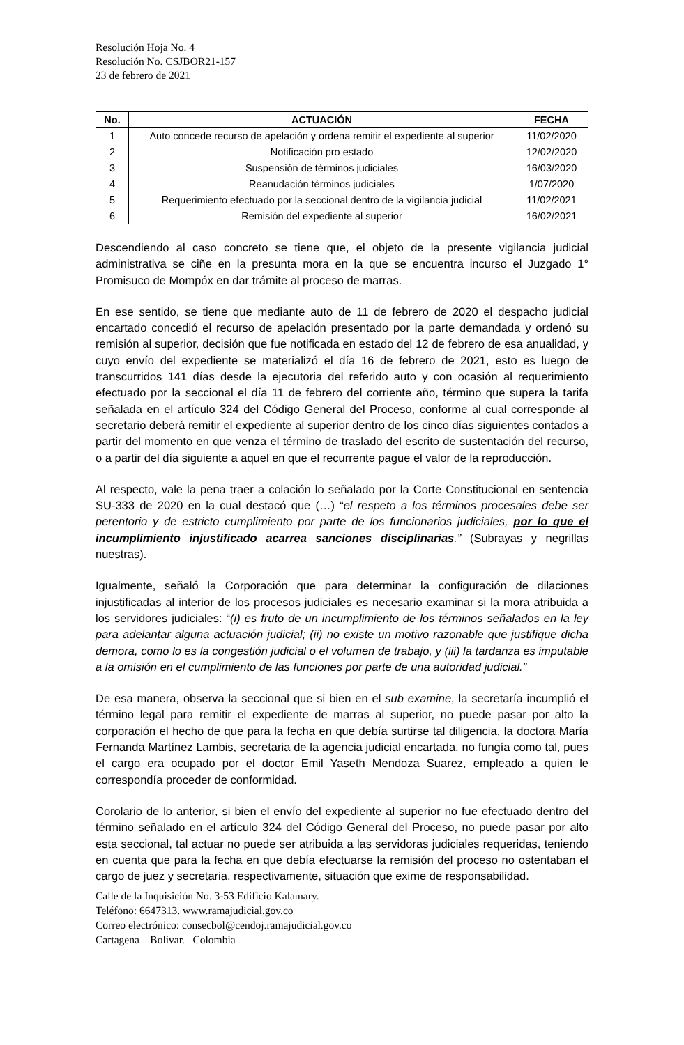Resolución Hoja No. 4
Resolución No. CSJBOR21-157
23 de febrero de 2021
| No. | ACTUACIÓN | FECHA |
| --- | --- | --- |
| 1 | Auto concede recurso de apelación y ordena remitir el expediente al superior | 11/02/2020 |
| 2 | Notificación pro estado | 12/02/2020 |
| 3 | Suspensión de términos judiciales | 16/03/2020 |
| 4 | Reanudación términos judiciales | 1/07/2020 |
| 5 | Requerimiento efectuado por la seccional dentro de la vigilancia judicial | 11/02/2021 |
| 6 | Remisión del expediente al superior | 16/02/2021 |
Descendiendo al caso concreto se tiene que, el objeto de la presente vigilancia judicial administrativa se ciñe en la presunta mora en la que se encuentra incurso el Juzgado 1° Promisuco de Mompóx en dar trámite al proceso de marras.
En ese sentido, se tiene que mediante auto de 11 de febrero de 2020 el despacho judicial encartado concedió el recurso de apelación presentado por la parte demandada y ordenó su remisión al superior, decisión que fue notificada en estado del 12 de febrero de esa anualidad, y cuyo envío del expediente se materializó el día 16 de febrero de 2021, esto es luego de transcurridos 141 días desde la ejecutoria del referido auto y con ocasión al requerimiento efectuado por la seccional el día 11 de febrero del corriente año, término que supera la tarifa señalada en el artículo 324 del Código General del Proceso, conforme al cual corresponde al secretario deberá remitir el expediente al superior dentro de los cinco días siguientes contados a partir del momento en que venza el término de traslado del escrito de sustentación del recurso, o a partir del día siguiente a aquel en que el recurrente pague el valor de la reproducción.
Al respecto, vale la pena traer a colación lo señalado por la Corte Constitucional en sentencia SU-333 de 2020 en la cual destacó que (…) “el respeto a los términos procesales debe ser perentorio y de estricto cumplimiento por parte de los funcionarios judiciales, por lo que el incumplimiento injustificado acarrea sanciones disciplinarias.” (Subrayas y negrillas nuestras).
Igualmente, señaló la Corporación que para determinar la configuración de dilaciones injustificadas al interior de los procesos judiciales es necesario examinar si la mora atribuida a los servidores judiciales: “(i) es fruto de un incumplimiento de los términos señalados en la ley para adelantar alguna actuación judicial; (ii) no existe un motivo razonable que justifique dicha demora, como lo es la congestión judicial o el volumen de trabajo, y (iii) la tardanza es imputable a la omisión en el cumplimiento de las funciones por parte de una autoridad judicial.”
De esa manera, observa la seccional que si bien en el sub examine, la secretaría incumplió el término legal para remitir el expediente de marras al superior, no puede pasar por alto la corporación el hecho de que para la fecha en que debía surtirse tal diligencia, la doctora María Fernanda Martínez Lambis, secretaria de la agencia judicial encartada, no fungía como tal, pues el cargo era ocupado por el doctor Emil Yaseth Mendoza Suarez, empleado a quien le correspondía proceder de conformidad.
Corolario de lo anterior, si bien el envío del expediente al superior no fue efectuado dentro del término señalado en el artículo 324 del Código General del Proceso, no puede pasar por alto esta seccional, tal actuar no puede ser atribuida a las servidoras judiciales requeridas, teniendo en cuenta que para la fecha en que debía efectuarse la remisión del proceso no ostentaban el cargo de juez y secretaria, respectivamente, situación que exime de responsabilidad.
Calle de la Inquisición No. 3-53 Edificio Kalamary.
Teléfono: 6647313. www.ramajudicial.gov.co
Correo electrónico: consecbol@cendoj.ramajudicial.gov.co
Cartagena – Bolívar. Colombia